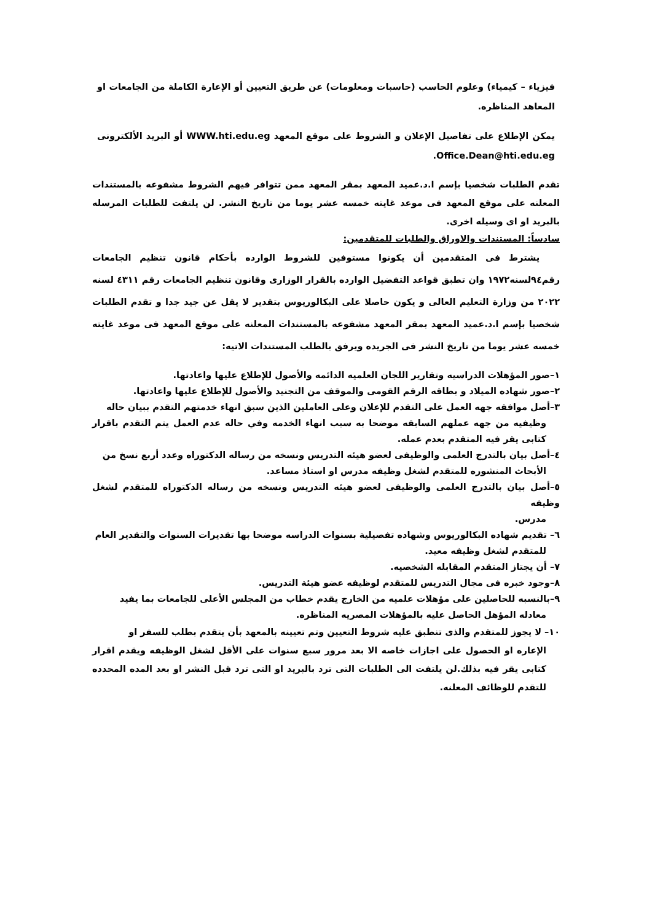فيزياء – كيمياء) وعلوم الحاسب (حاسبات ومعلومات) عن طريق التعيين أو الإعارة الكاملة من الجامعات او المعاهد المناظره.
يمكن الإطلاع على تفاصيل الإعلان و الشروط على موقع المعهد WWW.hti.edu.eg أو البريد الألكترونى Office.Dean@hti.edu.eg.
تقدم الطلبات شخصيا بإسم ا.د.عميد المعهد بمقر المعهد ممن تتوافر فيهم الشروط مشفوعه بالمستندات المعلنه على موقع المعهد فى موعد غايته خمسه عشر يوما من تاريخ النشر. لن يلتفت للطلبات المرسله بالبريد او اى وسيله اخرى.
سادساً: المستندات والاوراق والطلبات للمتقدمين:
يشترط فى المتقدمين أن يكونوا مستوفين للشروط الوارده بأحكام قانون تنظيم الجامعات رقم٩٤لسنه١٩٧٢ وان تطبق قواعد التفضيل الوارده بالقرار الوزارى وقانون تنظيم الجامعات رقم ٤٣١١ لسنه ٢٠٢٢ من وزارة التعليم العالى و يكون حاصلا على البكالوريوس بتقدير لا يقل عن جيد جدا و تقدم الطلبات شخصيا بإسم ا.د.عميد المعهد بمقر المعهد مشفوعه بالمستندات المعلنه على موقع المعهد فى موعد غايته خمسه عشر يوما من تاريخ النشر فى الجريده ويرفق بالطلب المستندات الاتيه:
١–صور المؤهلات الدراسيه وتقارير اللجان العلميه الدائمه والأصول للإطلاع عليها واعادتها.
٢–صور شهاده الميلاد و بطاقه الرقم القومى والموقف من التجنيد والأصول للإطلاع عليها واعادتها.
٣–أصل موافقه جهه العمل على التقدم للإعلان وعلى العاملين الذين سبق انهاء خدمتهم التقدم ببيان حاله
وظيفيه من جهه عملهم السابقه موضحا به سبب انهاء الخدمه وفي حاله عدم العمل يتم التقدم باقرار كتابى يقر فيه المتقدم بعدم عمله.
٤–أصل بيان بالتدرج العلمى والوظيفى لعضو هيئه التدريس ونسخه من رساله الدكتوراه وعدد أربع نسخ من
الأبحاث المنشوره للمتقدم لشغل وظيفه مدرس او استاذ مساعد.
٥–أصل بيان بالتدرج العلمى والوظيفى لعضو هيئه التدريس ونسخه من رساله الدكتوراه للمتقدم لشغل وظيفه
مدرس.
٦– تقديم شهاده البكالوريوس وشهاده تفصيلية بسنوات الدراسه موضحا بها تقديرات السنوات والتقدير العام
للمتقدم لشغل وظيفه معيد.
٧– أن يجتاز المتقدم المقابله الشخصيه.
٨–وجود خبره فى مجال التدريس للمتقدم لوظيفه عضو هيئة التدريس.
٩–بالنسبه للحاصلين على مؤهلات علميه من الخارج يقدم خطاب من المجلس الأعلى للجامعات بما يفيد
معادله المؤهل الحاصل عليه بالمؤهلات المصريه المناظره.
١٠– لا يجوز للمتقدم والذى تنطبق عليه شروط التعيين وتم تعيينه بالمعهد بأن يتقدم بطلب للسفر او
الإعاره او الحصول على اجازات خاصه الا بعد مرور سبع سنوات على الأقل لشغل الوظيفه ويقدم اقرار كتابى يقر فيه بذلك.لن يلتفت الى الطلبات التى ترد بالبريد او التى ترد قبل النشر او بعد المده المحدده للتقدم للوظائف المعلنه.